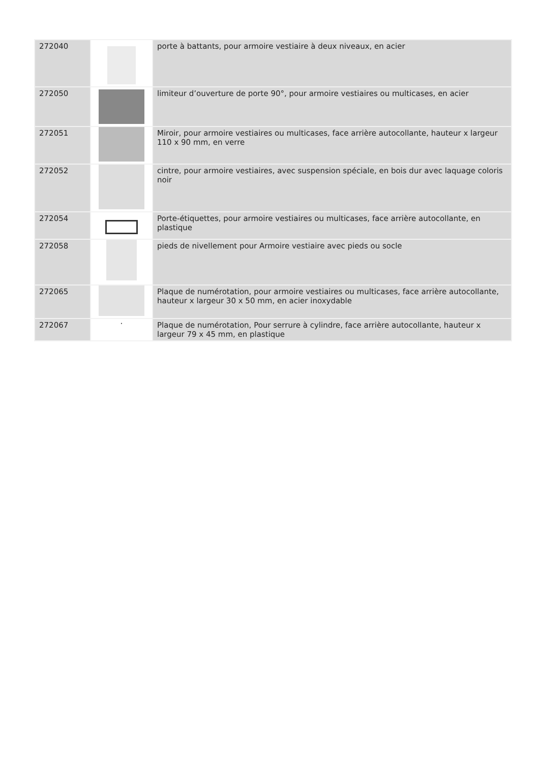| 272040 | | porte à battants, pour armoire vestiaire à deux niveaux, en acier |
| 272050 | | limiteur d’ouverture de porte 90°, pour armoire vestiaires ou multicases, en acier |
| 272051 | | Miroir, pour armoire vestiaires ou multicases, face arrière autocollante, hauteur x largeur 110 x 90 mm, en verre |
| 272052 | | cintre, pour armoire vestiaires, avec suspension spéciale, en bois dur avec laquage coloris noir |
| 272054 | | Porte-étiquettes, pour armoire vestiaires ou multicases, face arrière autocollante, en plastique |
| 272058 | | pieds de nivellement pour Armoire vestiaire avec pieds ou socle |
| 272065 | | Plaque de numérotation, pour armoire vestiaires ou multicases, face arrière autocollante, hauteur x largeur 30 x 50 mm, en acier inoxydable |
| 272067 | · | Plaque de numérotation, Pour serrure à cylindre, face arrière autocollante, hauteur x largeur 79 x 45 mm, en plastique |